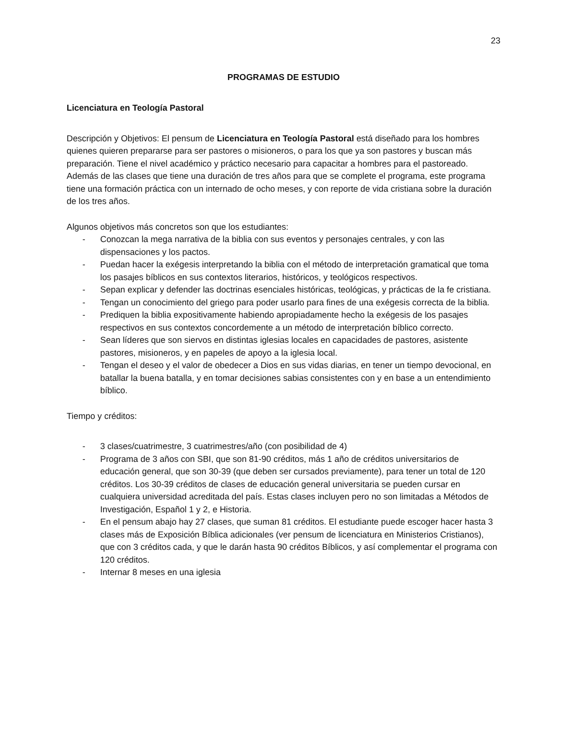23
PROGRAMAS DE ESTUDIO
Licenciatura en Teología Pastoral
Descripción y Objetivos: El pensum de Licenciatura en Teología Pastoral está diseñado para los hombres quienes quieren prepararse para ser pastores o misioneros, o para los que ya son pastores y buscan más preparación. Tiene el nivel académico y práctico necesario para capacitar a hombres para el pastoreado. Además de las clases que tiene una duración de tres años para que se complete el programa, este programa tiene una formación práctica con un internado de ocho meses, y con reporte de vida cristiana sobre la duración de los tres años.
Algunos objetivos más concretos son que los estudiantes:
- Conozcan la mega narrativa de la biblia con sus eventos y personajes centrales, y con las dispensaciones y los pactos.
- Puedan hacer la exégesis interpretando la biblia con el método de interpretación gramatical que toma los pasajes bíblicos en sus contextos literarios, históricos, y teológicos respectivos.
- Sepan explicar y defender las doctrinas esenciales históricas, teológicas, y prácticas de la fe cristiana.
- Tengan un conocimiento del griego para poder usarlo para fines de una exégesis correcta de la biblia.
- Prediquen la biblia expositivamente habiendo apropiadamente hecho la exégesis de los pasajes respectivos en sus contextos concordemente a un método de interpretación bíblico correcto.
- Sean líderes que son siervos en distintas iglesias locales en capacidades de pastores, asistente pastores, misioneros, y en papeles de apoyo a la iglesia local.
- Tengan el deseo y el valor de obedecer a Dios en sus vidas diarias, en tener un tiempo devocional, en batallar la buena batalla, y en tomar decisiones sabias consistentes con y en base a un entendimiento bíblico.
Tiempo y créditos:
- 3 clases/cuatrimestre, 3 cuatrimestres/año (con posibilidad de 4)
- Programa de 3 años con SBI, que son 81-90 créditos, más 1 año de créditos universitarios de educación general, que son 30-39 (que deben ser cursados previamente), para tener un total de 120 créditos. Los 30-39 créditos de clases de educación general universitaria se pueden cursar en cualquiera universidad acreditada del país. Estas clases incluyen pero no son limitadas a Métodos de Investigación, Español 1 y 2, e Historia.
- En el pensum abajo hay 27 clases, que suman 81 créditos. El estudiante puede escoger hacer hasta 3 clases más de Exposición Bíblica adicionales (ver pensum de licenciatura en Ministerios Cristianos), que con 3 créditos cada, y que le darán hasta 90 créditos Bíblicos, y así complementar el programa con 120 créditos.
- Internar 8 meses en una iglesia